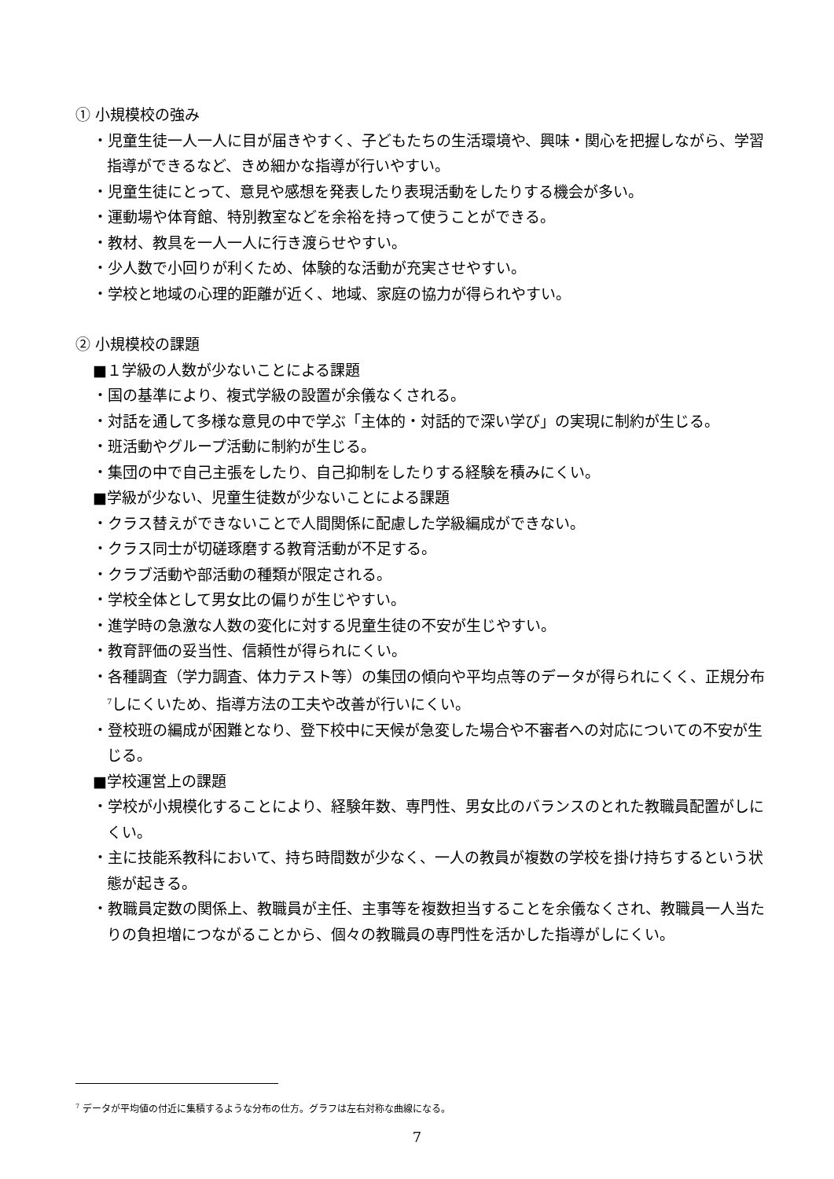① 小規模校の強み
・児童生徒一人一人に目が届きやすく、子どもたちの生活環境や、興味・関心を把握しながら、学習指導ができるなど、きめ細かな指導が行いやすい。
・児童生徒にとって、意見や感想を発表したり表現活動をしたりする機会が多い。
・運動場や体育館、特別教室などを余裕を持って使うことができる。
・教材、教具を一人一人に行き渡らせやすい。
・少人数で小回りが利くため、体験的な活動が充実させやすい。
・学校と地域の心理的距離が近く、地域、家庭の協力が得られやすい。
② 小規模校の課題
■１学級の人数が少ないことによる課題
・国の基準により、複式学級の設置が余儀なくされる。
・対話を通して多様な意見の中で学ぶ「主体的・対話的で深い学び」の実現に制約が生じる。
・班活動やグループ活動に制約が生じる。
・集団の中で自己主張をしたり、自己抑制をしたりする経験を積みにくい。
■学級が少ない、児童生徒数が少ないことによる課題
・クラス替えができないことで人間関係に配慮した学級編成ができない。
・クラス同士が切磋琢磨する教育活動が不足する。
・クラブ活動や部活動の種類が限定される。
・学校全体として男女比の偏りが生じやすい。
・進学時の急激な人数の変化に対する児童生徒の不安が生じやすい。
・教育評価の妥当性、信頼性が得られにくい。
・各種調査（学力調査、体力テスト等）の集団の傾向や平均点等のデータが得られにくく、正規分布<sup>7</sup>しにくいため、指導方法の工夫や改善が行いにくい。
・登校班の編成が困難となり、登下校中に天候が急変した場合や不審者への対応についての不安が生じる。
■学校運営上の課題
・学校が小規模化することにより、経験年数、専門性、男女比のバランスのとれた教職員配置がしにくい。
・主に技能系教科において、持ち時間数が少なく、一人の教員が複数の学校を掛け持ちするという状態が起きる。
・教職員定数の関係上、教職員が主任、主事等を複数担当することを余儀なくされ、教職員一人当たりの負担増につながることから、個々の教職員の専門性を活かした指導がしにくい。
<sup>7</sup> データが平均値の付近に集積するような分布の仕方。グラフは左右対称な曲線になる。
7